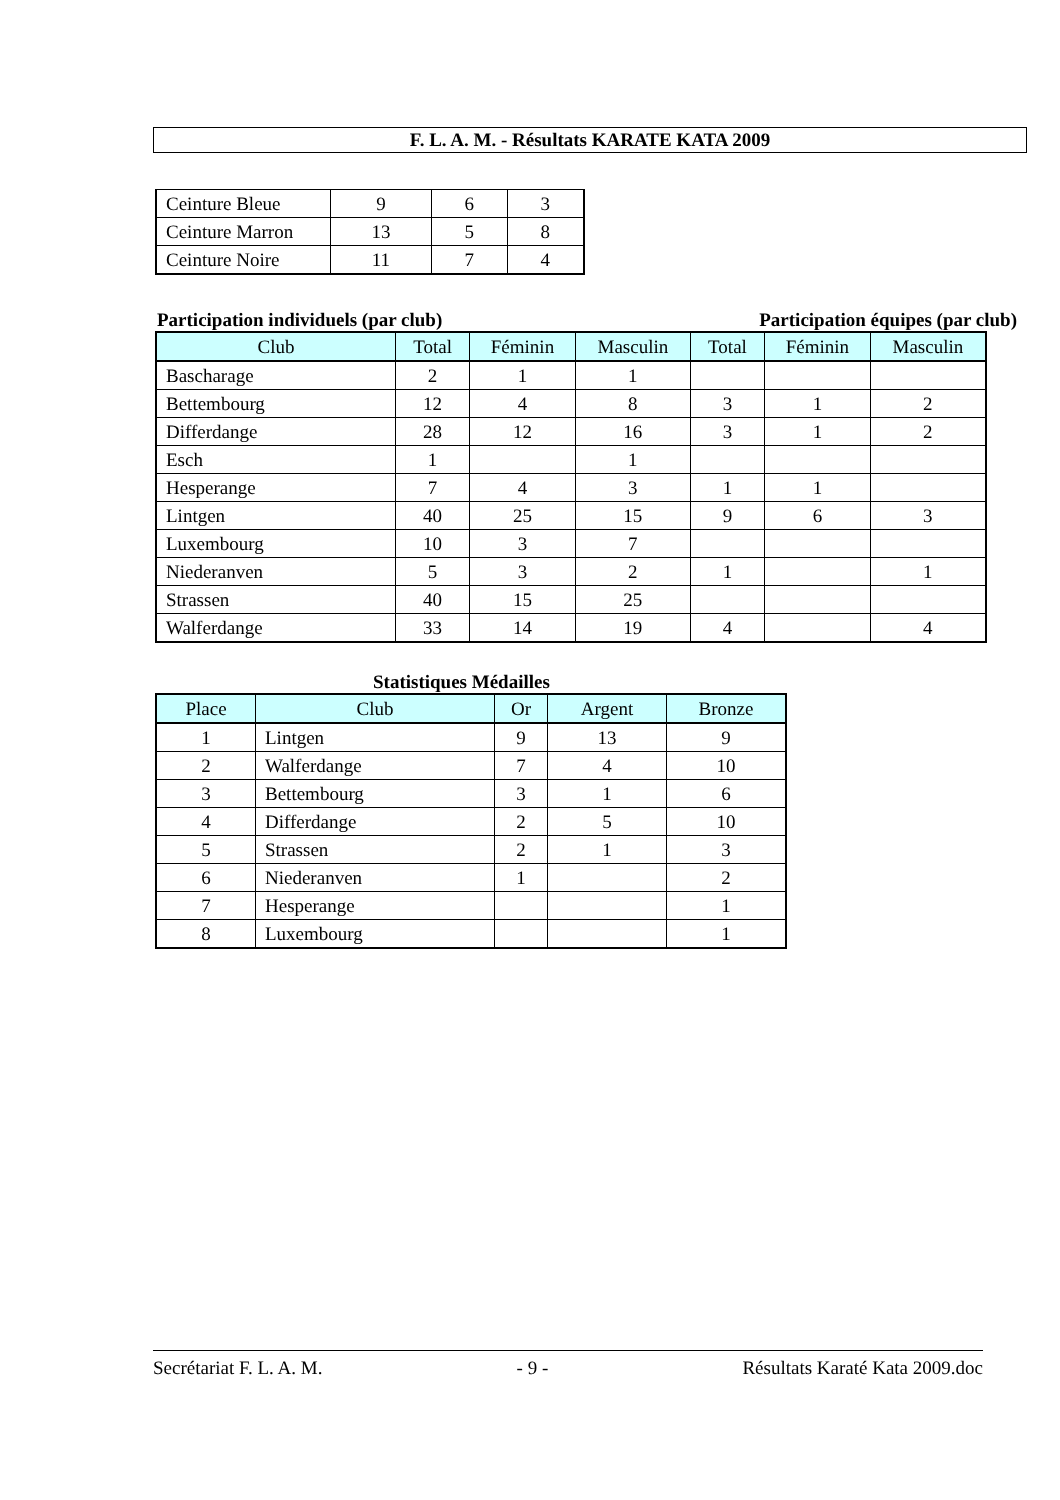F. L. A. M. - Résultats KARATE KATA 2009
| Ceinture Bleue | 9 | 6 | 3 |
| Ceinture Marron | 13 | 5 | 8 |
| Ceinture Noire | 11 | 7 | 4 |
Participation individuels (par club) Participation équipes (par club)
| Club | Total | Féminin | Masculin | Total | Féminin | Masculin |
| --- | --- | --- | --- | --- | --- | --- |
| Bascharage | 2 | 1 | 1 | | | |
| Bettembourg | 12 | 4 | 8 | 3 | 1 | 2 |
| Differdange | 28 | 12 | 16 | 3 | 1 | 2 |
| Esch | 1 | | 1 | | | |
| Hesperange | 7 | 4 | 3 | 1 | 1 | |
| Lintgen | 40 | 25 | 15 | 9 | 6 | 3 |
| Luxembourg | 10 | 3 | 7 | | | |
| Niederanven | 5 | 3 | 2 | 1 | | 1 |
| Strassen | 40 | 15 | 25 | | | |
| Walferdange | 33 | 14 | 19 | 4 | | 4 |
Statistiques Médailles
| Place | Club | Or | Argent | Bronze |
| --- | --- | --- | --- | --- |
| 1 | Lintgen | 9 | 13 | 9 |
| 2 | Walferdange | 7 | 4 | 10 |
| 3 | Bettembourg | 3 | 1 | 6 |
| 4 | Differdange | 2 | 5 | 10 |
| 5 | Strassen | 2 | 1 | 3 |
| 6 | Niederanven | 1 | | 2 |
| 7 | Hesperange | | | 1 |
| 8 | Luxembourg | | | 1 |
Secrétariat F. L. A. M. - 9 - Résultats Karaté Kata 2009.doc